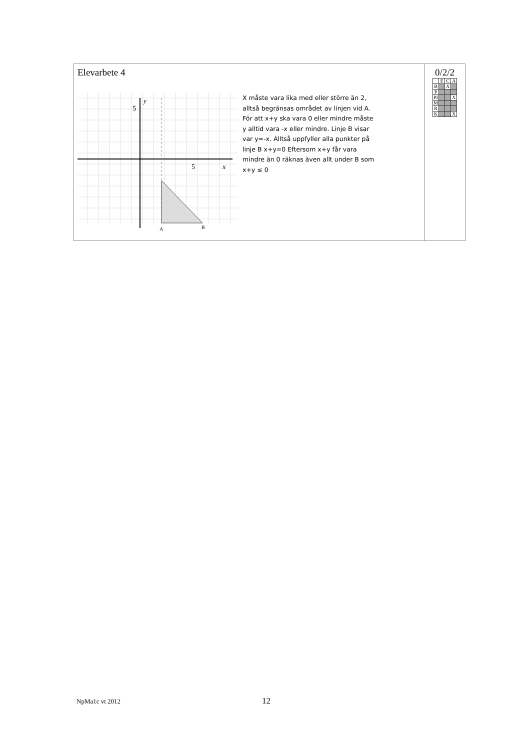Elevarbete 4
5
y
5
x
A
B
X måste vara lika med eller större än 2, alltså begränsas området av linjen vid A. För att x+y ska vara 0 eller mindre måste y alltid vara -x eller mindre. Linje B visar var y=-x. Alltså uppfyller alla punkter på linje B x+y=0 Eftersom x+y får vara mindre än 0 räknas även allt under B som x+y ≤ 0
0/2/2
| | E | C | A |
| B | | X | |
| P | | | |
| PI | | | X |
| M | | | |
| R | | | |
| K | | | X |
NpMa1c vt 2012 12